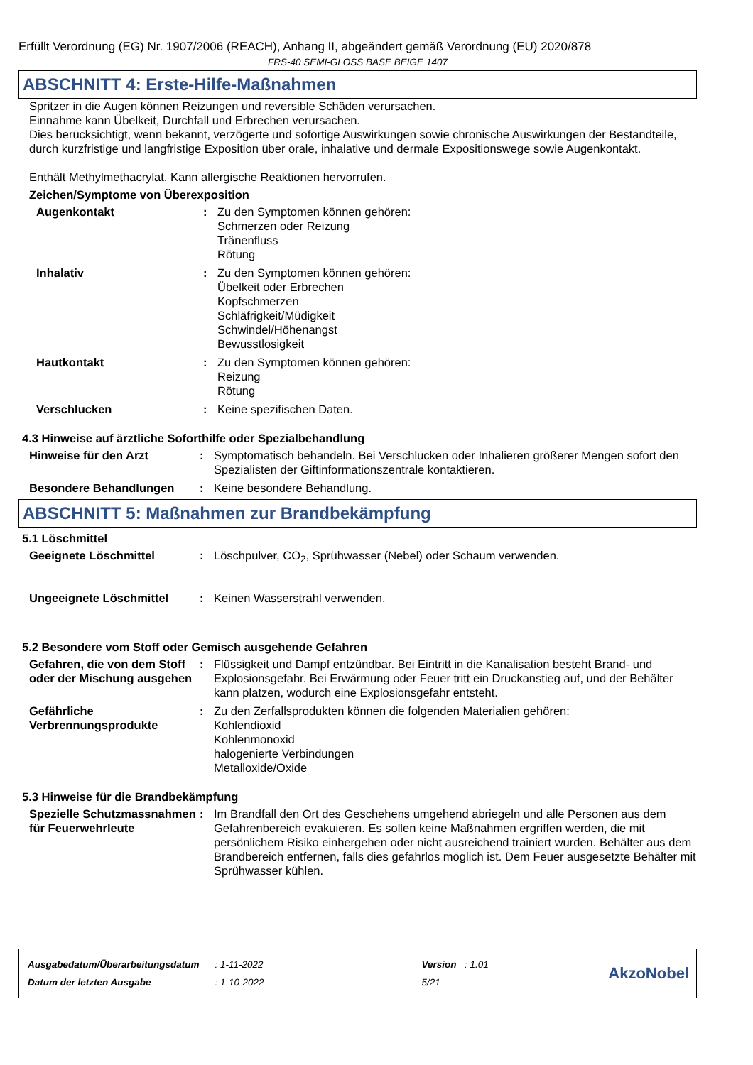Erfüllt Verordnung (EG) Nr. 1907/2006 (REACH), Anhang II, abgeändert gemäß Verordnung (EU) 2020/878
FRS-40 SEMI-GLOSS BASE BEIGE 1407
ABSCHNITT 4: Erste-Hilfe-Maßnahmen
Spritzer in die Augen können Reizungen und reversible Schäden verursachen.
Einnahme kann Übelkeit, Durchfall und Erbrechen verursachen.
Dies berücksichtigt, wenn bekannt, verzögerte und sofortige Auswirkungen sowie chronische Auswirkungen der Bestandteile, durch kurzfristige und langfristige Exposition über orale, inhalative und dermale Expositionswege sowie Augenkontakt.
Enthält Methylmethacrylat. Kann allergische Reaktionen hervorrufen.
Zeichen/Symptome von Überexposition
Augenkontakt : Zu den Symptomen können gehören:
Schmerzen oder Reizung
Tränenfluss
Rötung
Inhalativ : Zu den Symptomen können gehören:
Übelkeit oder Erbrechen
Kopfschmerzen
Schläfrigkeit/Müdigkeit
Schwindel/Höhenangst
Bewusstlosigkeit
Hautkontakt : Zu den Symptomen können gehören:
Reizung
Rötung
Verschlucken : Keine spezifischen Daten.
4.3 Hinweise auf ärztliche Soforthilfe oder Spezialbehandlung
Hinweise für den Arzt : Symptomatisch behandeln. Bei Verschlucken oder Inhalieren größerer Mengen sofort den Spezialisten der Giftinformationszentrale kontaktieren.
Besondere Behandlungen : Keine besondere Behandlung.
ABSCHNITT 5: Maßnahmen zur Brandbekämpfung
5.1 Löschmittel
Geeignete Löschmittel : Löschpulver, CO<sub>2</sub>, Sprühwasser (Nebel) oder Schaum verwenden.
Ungeeignete Löschmittel : Keinen Wasserstrahl verwenden.
5.2 Besondere vom Stoff oder Gemisch ausgehende Gefahren
Gefahren, die von dem Stoff oder der Mischung ausgehen
: Flüssigkeit und Dampf entzündbar. Bei Eintritt in die Kanalisation besteht Brand- und Explosionsgefahr. Bei Erwärmung oder Feuer tritt ein Druckanstieg auf, und der Behälter kann platzen, wodurch eine Explosionsgefahr entsteht.
Gefährliche Verbrennungsprodukte
: Zu den Zerfallsprodukten können die folgenden Materialien gehören:
Kohlendioxid
Kohlenmonoxid
halogenierte Verbindungen
Metalloxide/Oxide
5.3 Hinweise für die Brandbekämpfung
Spezielle Schutzmassnahmen für Feuerwehrleute
: Im Brandfall den Ort des Geschehens umgehend abriegeln und alle Personen aus dem Gefahrenbereich evakuieren. Es sollen keine Maßnahmen ergriffen werden, die mit persönlichem Risiko einhergehen oder nicht ausreichend trainiert wurden. Behälter aus dem Brandbereich entfernen, falls dies gefahrlos möglich ist. Dem Feuer ausgesetzte Behälter mit Sprühwasser kühlen.
| Ausgabedatum/Überarbeitungsdatum | : 1-11-2022 | Version : 1.01 |
| Datum der letzten Ausgabe | : 1-10-2022 | 5/21 |
AkzoNobel